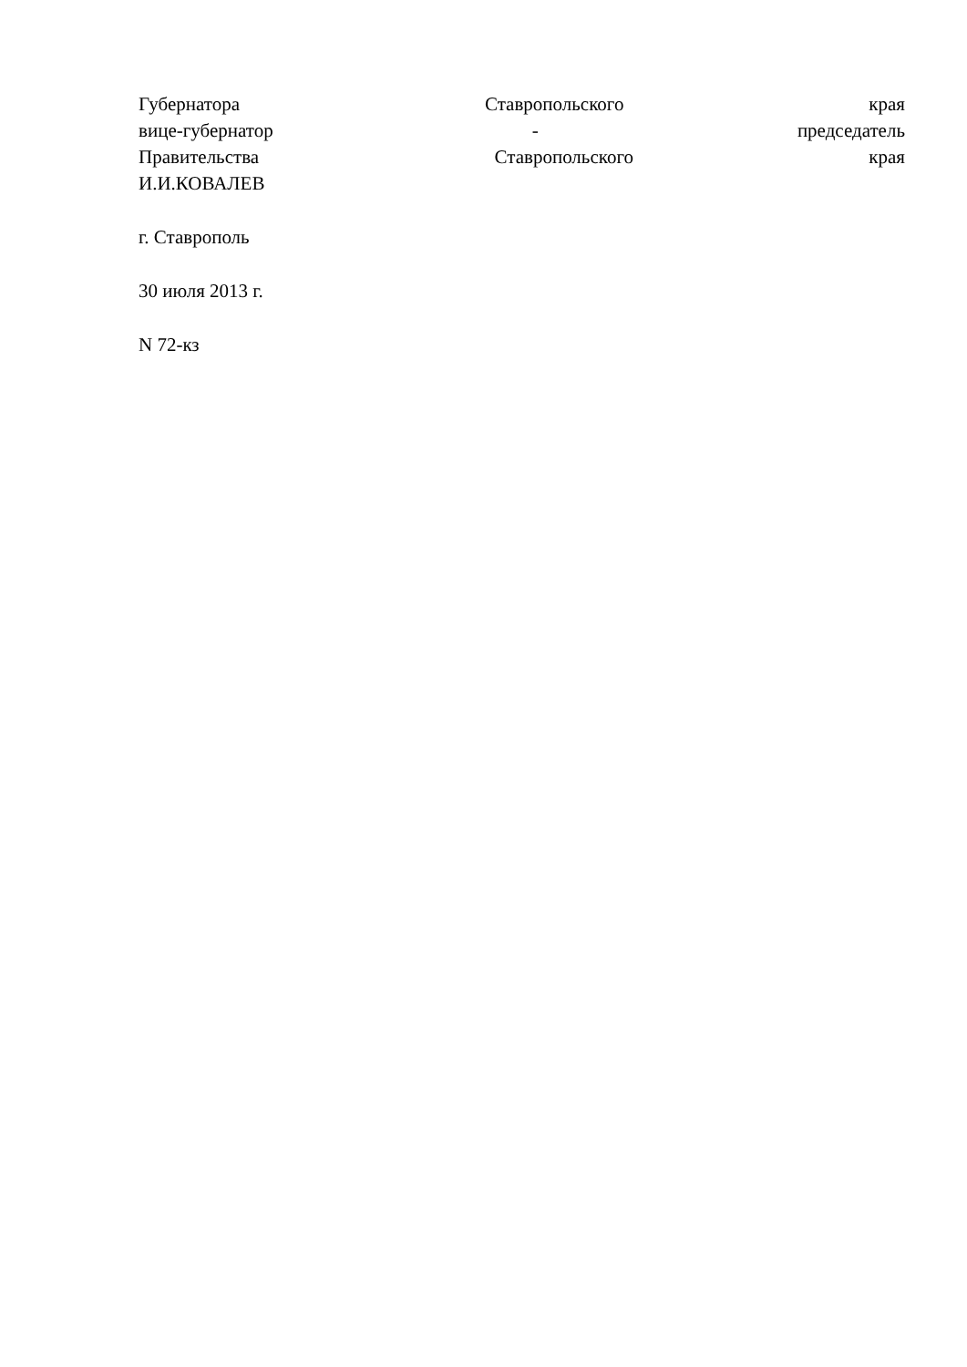Губернатора Ставропольского края
вице-губернатор - председатель
Правительства Ставропольского края
И.И.КОВАЛЕВ
г. Ставрополь
30 июля 2013 г.
N 72-кз